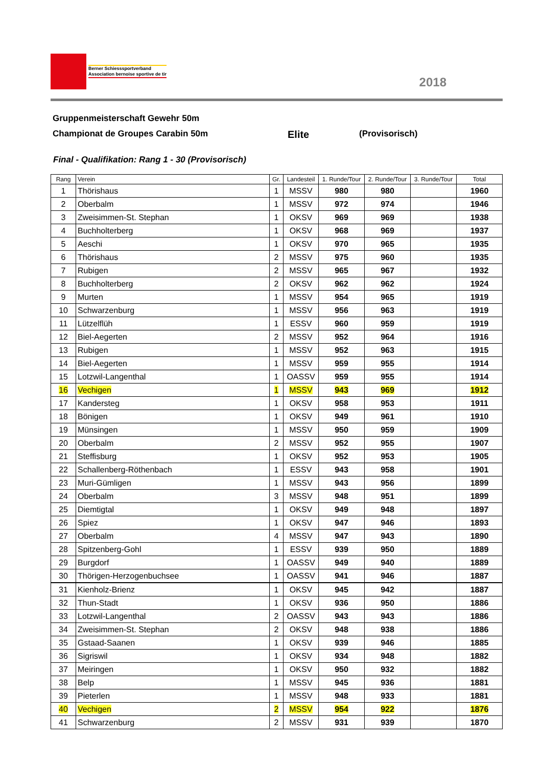Berner Schiesssportverband
Association bernoise sportive de tir
2018
Gruppenmeisterschaft Gewehr 50m
Championat de Groupes Carabin 50m
Elite
(Provisorisch)
Final - Qualifikation: Rang 1 - 30 (Provisorisch)
| Rang | Verein | Gr. | Landesteil | 1. Runde/Tour | 2. Runde/Tour | 3. Runde/Tour | Total |
| --- | --- | --- | --- | --- | --- | --- | --- |
| 1 | Thörishaus | 1 | MSSV | 980 | 980 | | 1960 |
| 2 | Oberbalm | 1 | MSSV | 972 | 974 | | 1946 |
| 3 | Zweisimmen-St. Stephan | 1 | OKSV | 969 | 969 | | 1938 |
| 4 | Buchholterberg | 1 | OKSV | 968 | 969 | | 1937 |
| 5 | Aeschi | 1 | OKSV | 970 | 965 | | 1935 |
| 6 | Thörishaus | 2 | MSSV | 975 | 960 | | 1935 |
| 7 | Rubigen | 2 | MSSV | 965 | 967 | | 1932 |
| 8 | Buchholterberg | 2 | OKSV | 962 | 962 | | 1924 |
| 9 | Murten | 1 | MSSV | 954 | 965 | | 1919 |
| 10 | Schwarzenburg | 1 | MSSV | 956 | 963 | | 1919 |
| 11 | Lützelflüh | 1 | ESSV | 960 | 959 | | 1919 |
| 12 | Biel-Aegerten | 2 | MSSV | 952 | 964 | | 1916 |
| 13 | Rubigen | 1 | MSSV | 952 | 963 | | 1915 |
| 14 | Biel-Aegerten | 1 | MSSV | 959 | 955 | | 1914 |
| 15 | Lotzwil-Langenthal | 1 | OASSV | 959 | 955 | | 1914 |
| 16 | Vechigen | 1 | MSSV | 943 | 969 | | 1912 |
| 17 | Kandersteg | 1 | OKSV | 958 | 953 | | 1911 |
| 18 | Bönigen | 1 | OKSV | 949 | 961 | | 1910 |
| 19 | Münsingen | 1 | MSSV | 950 | 959 | | 1909 |
| 20 | Oberbalm | 2 | MSSV | 952 | 955 | | 1907 |
| 21 | Steffisburg | 1 | OKSV | 952 | 953 | | 1905 |
| 22 | Schallenberg-Röthenbach | 1 | ESSV | 943 | 958 | | 1901 |
| 23 | Muri-Gümligen | 1 | MSSV | 943 | 956 | | 1899 |
| 24 | Oberbalm | 3 | MSSV | 948 | 951 | | 1899 |
| 25 | Diemtigtal | 1 | OKSV | 949 | 948 | | 1897 |
| 26 | Spiez | 1 | OKSV | 947 | 946 | | 1893 |
| 27 | Oberbalm | 4 | MSSV | 947 | 943 | | 1890 |
| 28 | Spitzenberg-Gohl | 1 | ESSV | 939 | 950 | | 1889 |
| 29 | Burgdorf | 1 | OASSV | 949 | 940 | | 1889 |
| 30 | Thörigen-Herzogenbuchsee | 1 | OASSV | 941 | 946 | | 1887 |
| 31 | Kienholz-Brienz | 1 | OKSV | 945 | 942 | | 1887 |
| 32 | Thun-Stadt | 1 | OKSV | 936 | 950 | | 1886 |
| 33 | Lotzwil-Langenthal | 2 | OASSV | 943 | 943 | | 1886 |
| 34 | Zweisimmen-St. Stephan | 2 | OKSV | 948 | 938 | | 1886 |
| 35 | Gstaad-Saanen | 1 | OKSV | 939 | 946 | | 1885 |
| 36 | Sigriswil | 1 | OKSV | 934 | 948 | | 1882 |
| 37 | Meiringen | 1 | OKSV | 950 | 932 | | 1882 |
| 38 | Belp | 1 | MSSV | 945 | 936 | | 1881 |
| 39 | Pieterlen | 1 | MSSV | 948 | 933 | | 1881 |
| 40 | Vechigen | 2 | MSSV | 954 | 922 | | 1876 |
| 41 | Schwarzenburg | 2 | MSSV | 931 | 939 | | 1870 |